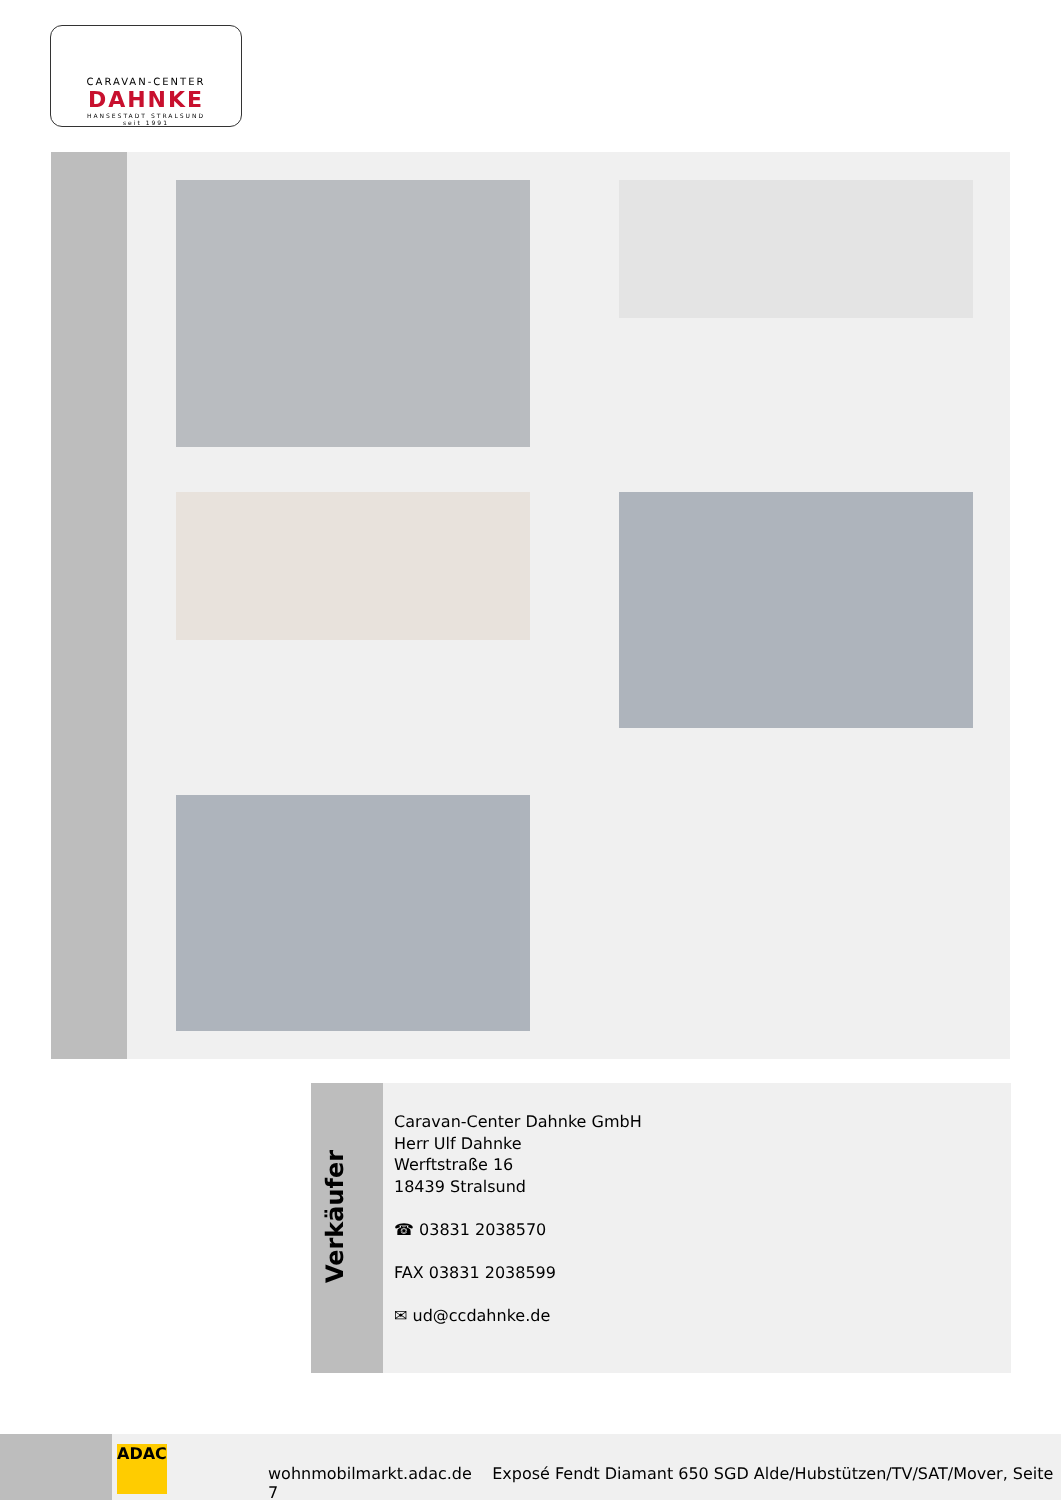CARAVAN-CENTER
DAHNKE
HANSESTADT STRALSUND
seit 1991
Verkäufer
Caravan-Center Dahnke GmbH
Herr Ulf Dahnke
Werftstraße 16
18439 Stralsund
☎ 03831 2038570
FAX 03831 2038599
✉ ud@ccdahnke.de
ADAC
wohnmobilmarkt.adac.de Exposé Fendt Diamant 650 SGD Alde/Hubstützen/TV/SAT/Mover, Seite 7